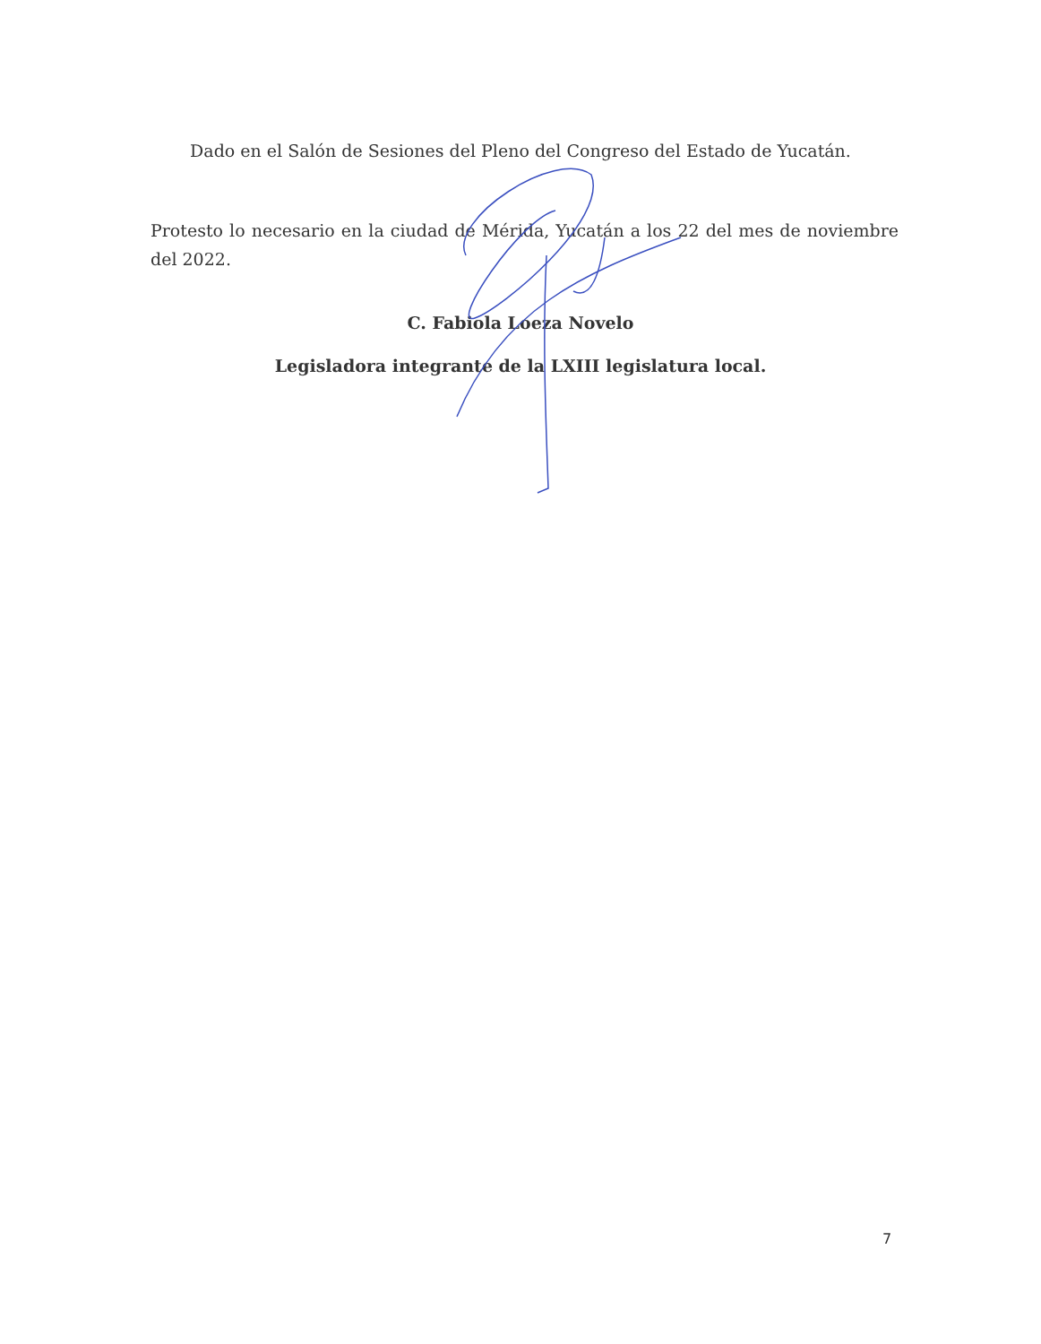Dado en el Salón de Sesiones del Pleno del Congreso del Estado de Yucatán.
Protesto lo necesario en la ciudad de Mérida, Yucatán a los 22 del mes de noviembre del 2022.
C. Fabiola Loeza Novelo
Legisladora integrante de la LXIII legislatura local.
7